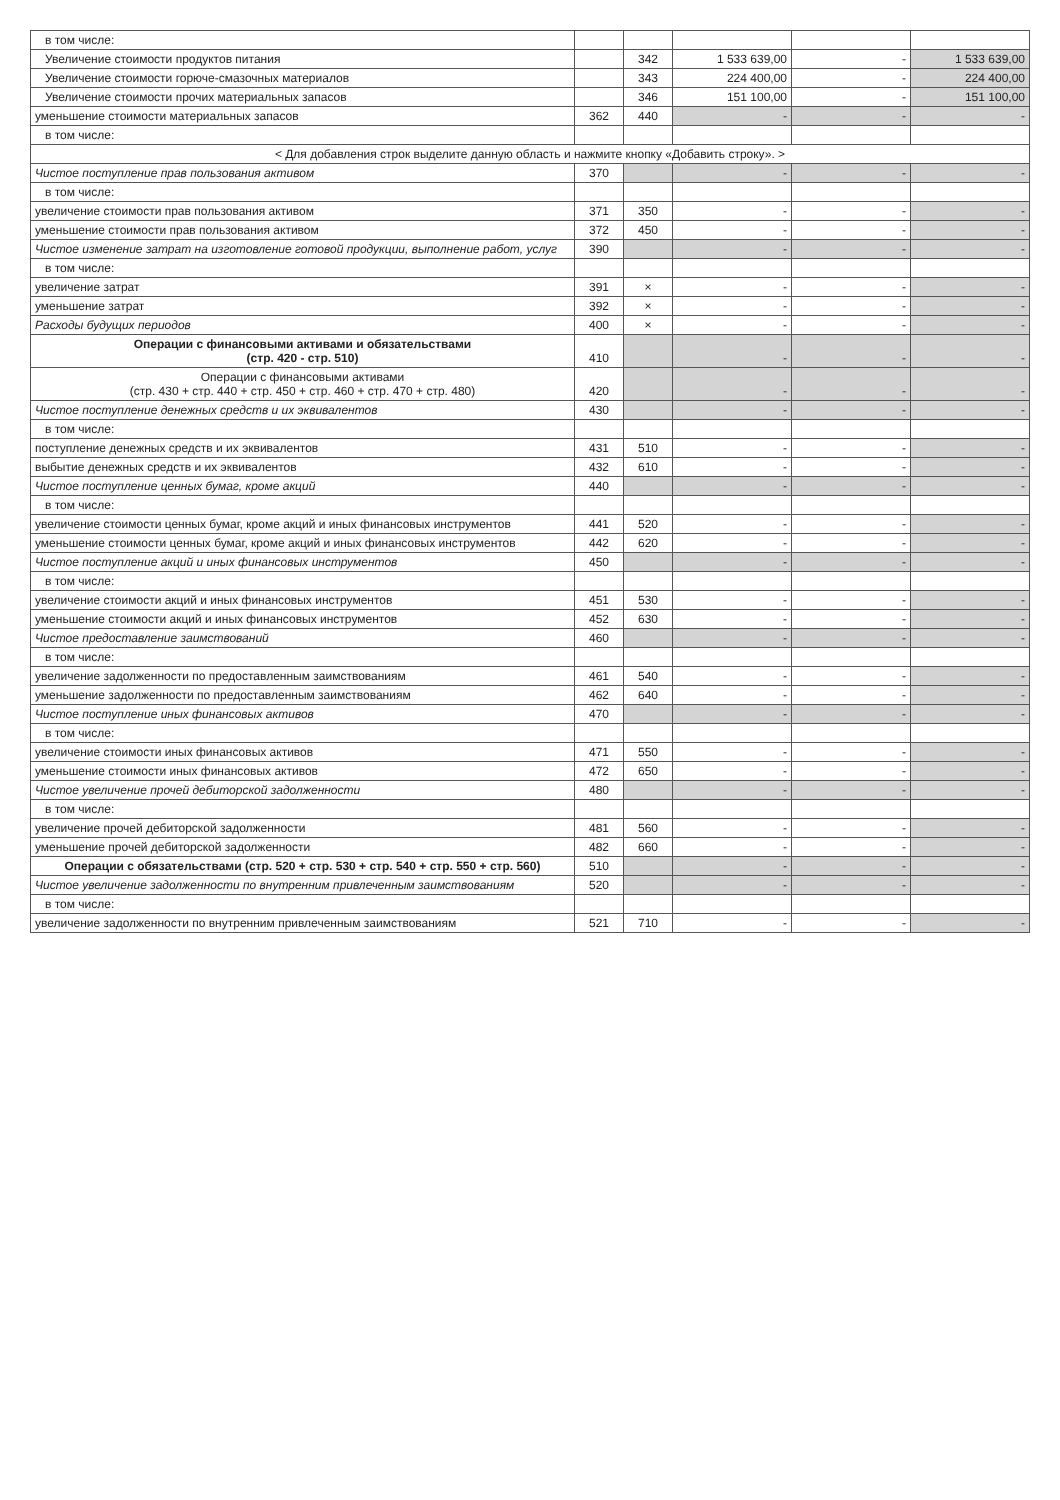| в том числе: | | | | | |
| Увеличение стоимости продуктов питания | | 342 | 1 533 639,00 | - | 1 533 639,00 |
| Увеличение стоимости горюче-смазочных материалов | | 343 | 224 400,00 | - | 224 400,00 |
| Увеличение стоимости прочих материальных запасов | | 346 | 151 100,00 | - | 151 100,00 |
| уменьшение стоимости материальных запасов | 362 | 440 | - | - | - |
| в том числе: | | | | | |
| < Для добавления строк выделите данную область и нажмите кнопку «Добавить строку». > | | | | | |
| Чистое поступление прав пользования активом | 370 | | - | - | - |
| в том числе: | | | | | |
| увеличение стоимости прав пользования активом | 371 | 350 | - | - | - |
| уменьшение стоимости прав пользования активом | 372 | 450 | - | - | - |
| Чистое изменение затрат на изготовление готовой продукции, выполнение работ, услуг | 390 | | - | - | - |
| в том числе: | | | | | |
| увеличение затрат | 391 | × | - | - | - |
| уменьшение затрат | 392 | × | - | - | - |
| Расходы будущих периодов | 400 | × | - | - | - |
| Операции с финансовыми активами и обязательствами (стр. 420 - стр. 510) | 410 | | - | - | - |
| Операции с финансовыми активами (стр. 430 + стр. 440 + стр. 450 + стр. 460 + стр. 470 + стр. 480) | 420 | | - | - | - |
| Чистое поступление денежных средств и их эквивалентов | 430 | | - | - | - |
| в том числе: | | | | | |
| поступление денежных средств и их эквивалентов | 431 | 510 | - | - | - |
| выбытие денежных средств и их эквивалентов | 432 | 610 | - | - | - |
| Чистое поступление ценных бумаг, кроме акций | 440 | | - | - | - |
| в том числе: | | | | | |
| увеличение стоимости ценных бумаг, кроме акций и иных финансовых инструментов | 441 | 520 | - | - | - |
| уменьшение стоимости ценных бумаг, кроме акций и иных финансовых инструментов | 442 | 620 | - | - | - |
| Чистое поступление акций и иных финансовых инструментов | 450 | | - | - | - |
| в том числе: | | | | | |
| увеличение стоимости акций и иных финансовых инструментов | 451 | 530 | - | - | - |
| уменьшение стоимости акций и иных финансовых инструментов | 452 | 630 | - | - | - |
| Чистое предоставление заимствований | 460 | | - | - | - |
| в том числе: | | | | | |
| увеличение задолженности по предоставленным заимствованиям | 461 | 540 | - | - | - |
| уменьшение задолженности по предоставленным заимствованиям | 462 | 640 | - | - | - |
| Чистое поступление иных финансовых активов | 470 | | - | - | - |
| в том числе: | | | | | |
| увеличение стоимости иных финансовых активов | 471 | 550 | - | - | - |
| уменьшение стоимости иных финансовых активов | 472 | 650 | - | - | - |
| Чистое увеличение прочей дебиторской задолженности | 480 | | - | - | - |
| в том числе: | | | | | |
| увеличение прочей дебиторской задолженности | 481 | 560 | - | - | - |
| уменьшение прочей дебиторской задолженности | 482 | 660 | - | - | - |
| Операции с обязательствами (стр. 520 + стр. 530 + стр. 540 + стр. 550 + стр. 560) | 510 | | - | - | - |
| Чистое увеличение задолженности по внутренним привлеченным заимствованиям | 520 | | - | - | - |
| в том числе: | | | | | |
| увеличение задолженности по внутренним привлеченным заимствованиям | 521 | 710 | - | - | - |